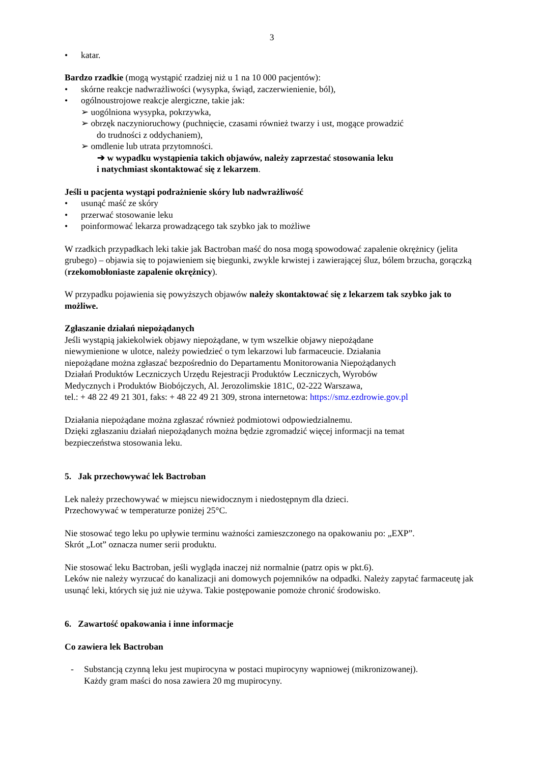3
• katar.
Bardzo rzadkie (mogą wystąpić rzadziej niż u 1 na 10 000 pacjentów):
• skórne reakcje nadwrażliwości (wysypka, świąd, zaczerwienienie, ból),
• ogólnoustrojowe reakcje alergiczne, takie jak:
➢ uogólniona wysypka, pokrzywka,
➢ obrzęk naczynioruchowy (puchnięcie, czasami również twarzy i ust, mogące prowadzić
do trudności z oddychaniem),
➢ omdlenie lub utrata przytomności.
➔ w wypadku wystąpienia takich objawów, należy zaprzestać stosowania leku
i natychmiast skontaktować się z lekarzem.
Jeśli u pacjenta wystąpi podrażnienie skóry lub nadwrażliwość
• usunąć maść ze skóry
• przerwać stosowanie leku
• poinformować lekarza prowadzącego tak szybko jak to możliwe
W rzadkich przypadkach leki takie jak Bactroban maść do nosa mogą spowodować zapalenie okrężnicy (jelita grubego) – objawia się to pojawieniem się biegunki, zwykle krwistej i zawierającej śluz, bólem brzucha, gorączką (rzekomobłoniaste zapalenie okrężnicy).
W przypadku pojawienia się powyższych objawów należy skontaktować się z lekarzem tak szybko jak to możliwe.
Zgłaszanie działań niepożądanych
Jeśli wystąpią jakiekolwiek objawy niepożądane, w tym wszelkie objawy niepożądane
niewymienione w ulotce, należy powiedzieć o tym lekarzowi lub farmaceucie. Działania
niepożądane można zgłaszać bezpośrednio do Departamentu Monitorowania Niepożądanych
Działań Produktów Leczniczych Urzędu Rejestracji Produktów Leczniczych, Wyrobów
Medycznych i Produktów Biobójczych, Al. Jerozolimskie 181C, 02-222 Warszawa,
tel.: + 48 22 49 21 301, faks: + 48 22 49 21 309, strona internetowa: https://smz.ezdrowie.gov.pl
Działania niepożądane można zgłaszać również podmiotowi odpowiedzialnemu.
Dzięki zgłaszaniu działań niepożądanych można będzie zgromadzić więcej informacji na temat
bezpieczeństwa stosowania leku.
5. Jak przechowywać lek Bactroban
Lek należy przechowywać w miejscu niewidocznym i niedostępnym dla dzieci.
Przechowywać w temperaturze poniżej 25°C.
Nie stosować tego leku po upływie terminu ważności zamieszczonego na opakowaniu po: „EXP”.
Skrót „Lot” oznacza numer serii produktu.
Nie stosować leku Bactroban, jeśli wygląda inaczej niż normalnie (patrz opis w pkt.6).
Leków nie należy wyrzucać do kanalizacji ani domowych pojemników na odpadki. Należy zapytać farmaceutę jak usunąć leki, których się już nie używa. Takie postępowanie pomoże chronić środowisko.
6. Zawartość opakowania i inne informacje
Co zawiera lek Bactroban
- Substancją czynną leku jest mupirocyna w postaci mupirocyny wapniowej (mikronizowanej).
Każdy gram maści do nosa zawiera 20 mg mupirocyny.